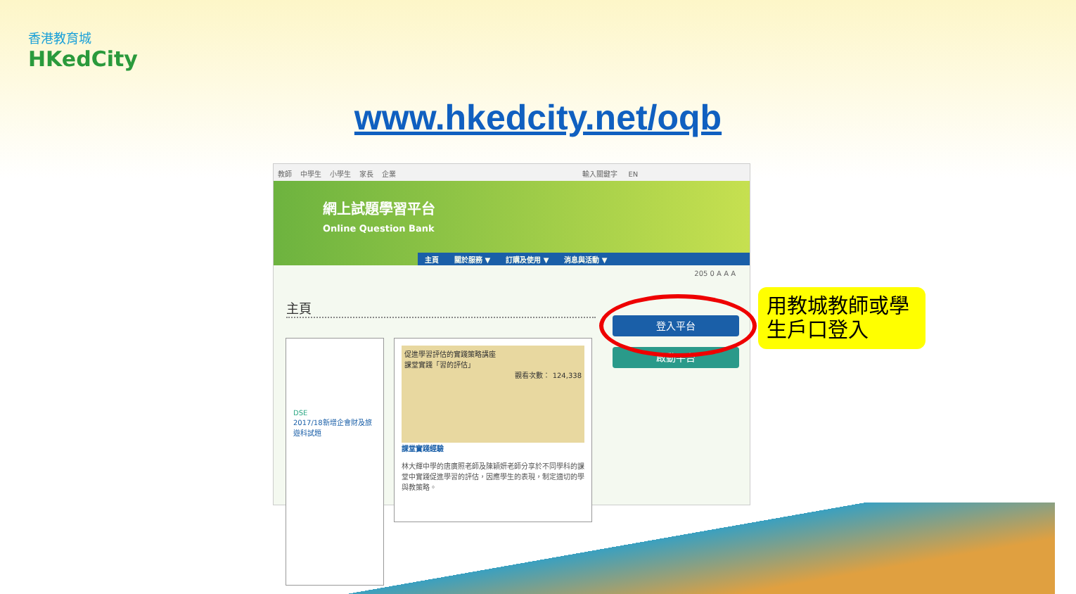香港教育城
HKedCity
www.hkedcity.net/oqb
教師 中學生 小學生 家長 企業 輸入關鍵字 EN
網上試題學習平台
Online Question Bank
主頁 關於服務 ▼ 訂購及使用 ▼ 消息與活動 ▼
205 0 A A A
主頁
DSE
2017/18新增企會財及旅遊科試題
促進學習評估的實踐策略講座
課堂實踐「習的評估」
觀看次數： 124,338
課堂實踐經驗
林大輝中學的唐廣照老師及陳穎妍老師分享於不同學科的課堂中實踐促進學習的評估，因應學生的表現，制定適切的學與教策略。
登入平台
啟動平台
用教城教師或學生戶口登入